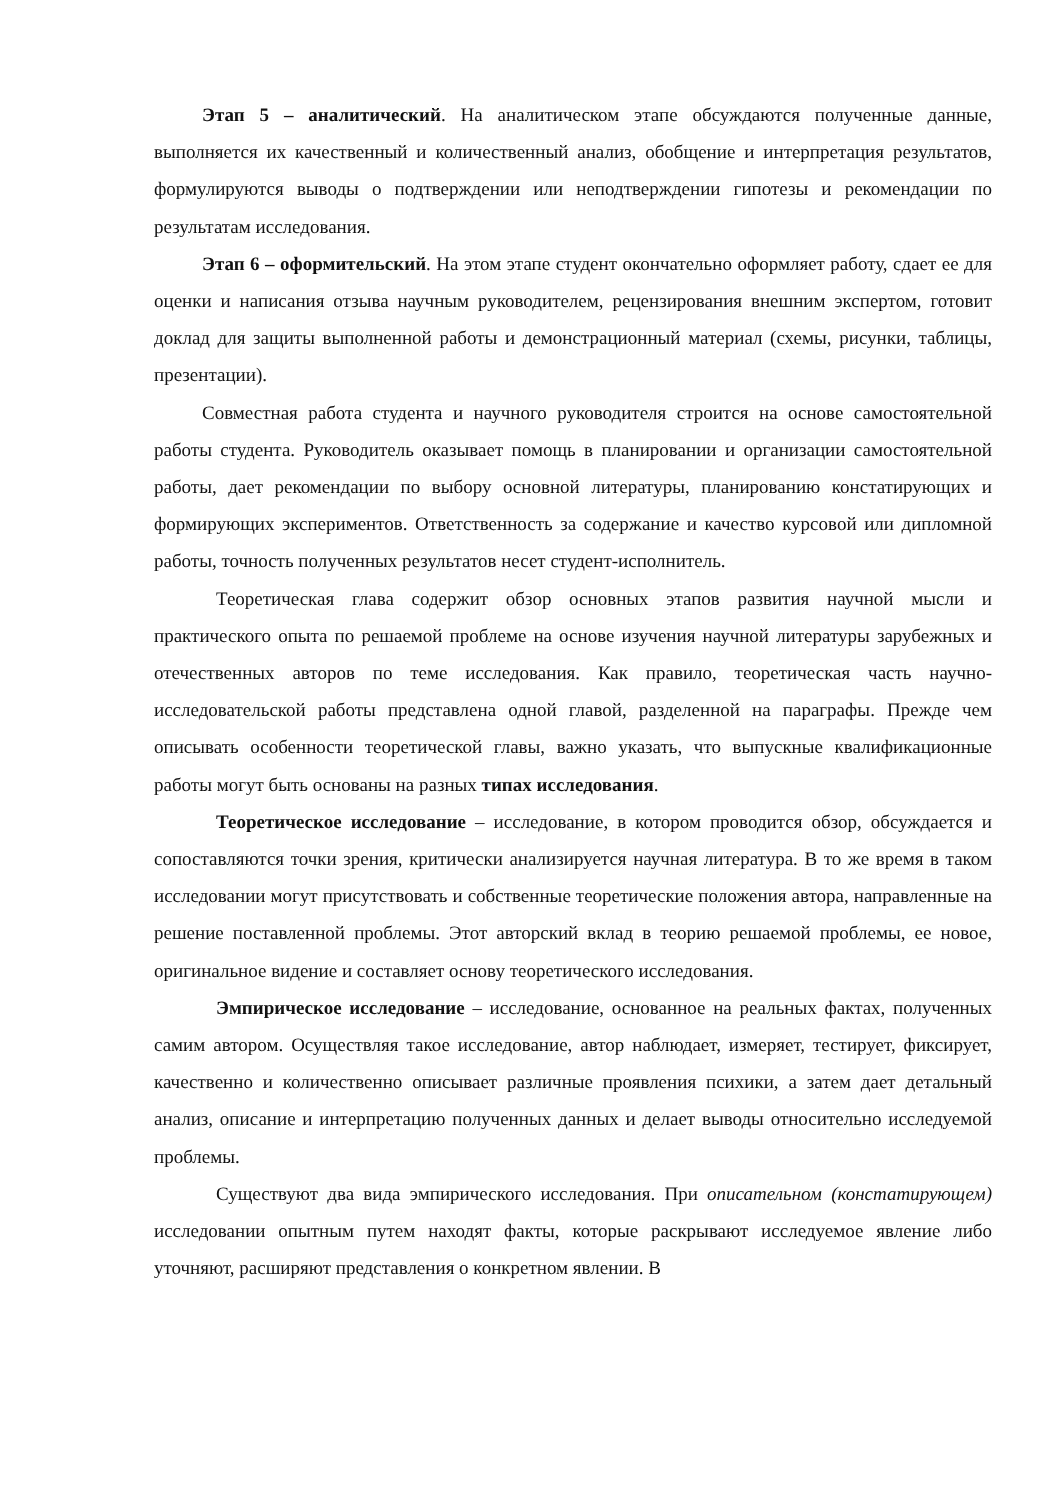Этап 5 – аналитический. На аналитическом этапе обсуждаются полученные данные, выполняется их качественный и количественный анализ, обобщение и интерпретация результатов, формулируются выводы о подтверждении или неподтверждении гипотезы и рекомендации по результатам исследования.
Этап 6 – оформительский. На этом этапе студент окончательно оформляет работу, сдает ее для оценки и написания отзыва научным руководителем, рецензирования внешним экспертом, готовит доклад для защиты выполненной работы и демонстрационный материал (схемы, рисунки, таблицы, презентации).
Совместная работа студента и научного руководителя строится на основе самостоятельной работы студента. Руководитель оказывает помощь в планировании и организации самостоятельной работы, дает рекомендации по выбору основной литературы, планированию констатирующих и формирующих экспериментов. Ответственность за содержание и качество курсовой или дипломной работы, точность полученных результатов несет студент-исполнитель.
Теоретическая глава содержит обзор основных этапов развития научной мысли и практического опыта по решаемой проблеме на основе изучения научной литературы зарубежных и отечественных авторов по теме исследования. Как правило, теоретическая часть научно-исследовательской работы представлена одной главой, разделенной на параграфы. Прежде чем описывать особенности теоретической главы, важно указать, что выпускные квалификационные работы могут быть основаны на разных типах исследования.
Теоретическое исследование – исследование, в котором проводится обзор, обсуждается и сопоставляются точки зрения, критически анализируется научная литература. В то же время в таком исследовании могут присутствовать и собственные теоретические положения автора, направленные на решение поставленной проблемы. Этот авторский вклад в теорию решаемой проблемы, ее новое, оригинальное видение и составляет основу теоретического исследования.
Эмпирическое исследование – исследование, основанное на реальных фактах, полученных самим автором. Осуществляя такое исследование, автор наблюдает, измеряет, тестирует, фиксирует, качественно и количественно описывает различные проявления психики, а затем дает детальный анализ, описание и интерпретацию полученных данных и делает выводы относительно исследуемой проблемы.
Существуют два вида эмпирического исследования. При описательном (констатирующем) исследовании опытным путем находят факты, которые раскрывают исследуемое явление либо уточняют, расширяют представления о конкретном явлении. В